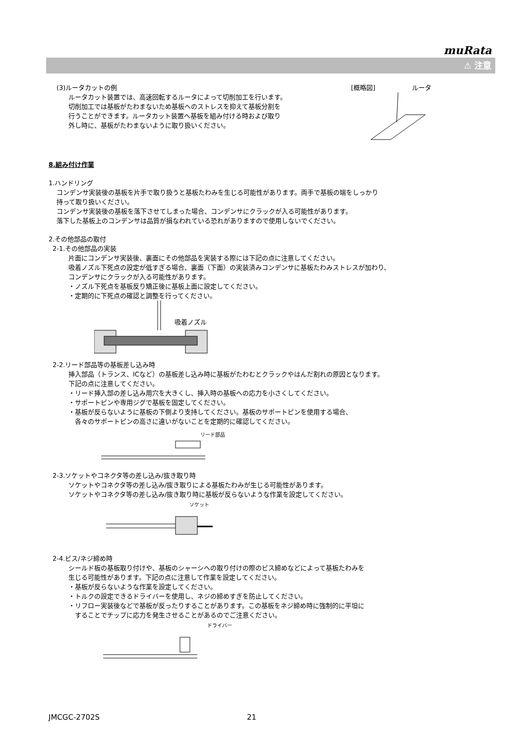muRata
⚠ 注意
(3)ルータカットの例
ルータカット装置では、高速回転するルータによって切削加工を行います。
切削加工では基板がたわまないため基板へのストレスを抑えて基板分割を
行うことができます。ルータカット装置へ基板を組み付ける時および取り
外し時に、基板がたわまないように取り扱いください。
[概略図] ルータ
8.組み付け作業
1.ハンドリング
コンデンサ実装後の基板を片手で取り扱うと基板たわみを生じる可能性があります。両手で基板の端をしっかり
持って取り扱いください。
コンデンサ実装後の基板を落下させてしまった場合、コンデンサにクラックが入る可能性があります。
落下した基板上のコンデンサは品質が損なわれている恐れがありますので使用しないでください。
2.その他部品の取付
2-1.その他部品の実装
片面にコンデンサ実装後、裏面にその他部品を実装する際には下記の点に注意してください。
吸着ノズル下死点の設定が低すぎる場合、裏面（下面）の実装済みコンデンサに基板たわみストレスが加わり、
コンデンサにクラックが入る可能性があります。
・ノズル下死点を基板反り矯正後に基板上面に設定してください。
・定期的に下死点の確認と調整を行ってください。
吸着ノズル
2-2.リード部品等の基板差し込み時
挿入部品（トランス、ICなど）の基板差し込み時に基板がたわむとクラックやはんだ割れの原因となります。
下記の点に注意してください。
・リード挿入部の差し込み用穴を大きくし、挿入時の基板への応力を小さくしてください。
・サポートピンや専用ジグで基板を固定してください。
・基板が反らないように基板の下側より支持してください。基板のサポートピンを使用する場合、
　各々のサポートピンの高さに違いがないことを定期的に確認してください。
リード部品
2-3.ソケットやコネクタ等の差し込み/抜き取り時
ソケットやコネクタ等の差し込み/抜き取りによる基板たわみが生じる可能性があります。
ソケットやコネクタ等の差し込み/抜き取り時に基板が反らないような作業を設定してください。
ソケット
2-4.ビス/ネジ締め時
シールド板の基板取り付けや、基板のシャーシへの取り付けの際のビス締めなどによって基板たわみを
生じる可能性があります。下記の点に注意して作業を設定してください。
・基板が反らないような作業を設定してください。
・トルクの設定できるドライバーを使用し、ネジの締めすぎを防止してください。
・リフロー実装後などで基板が反ったりすることがあります。この基板をネジ締め時に強制的に平坦に
　することでチップに応力を発生させることがあるのでご注意ください。
ドライバー
JMCGC-2702S 21